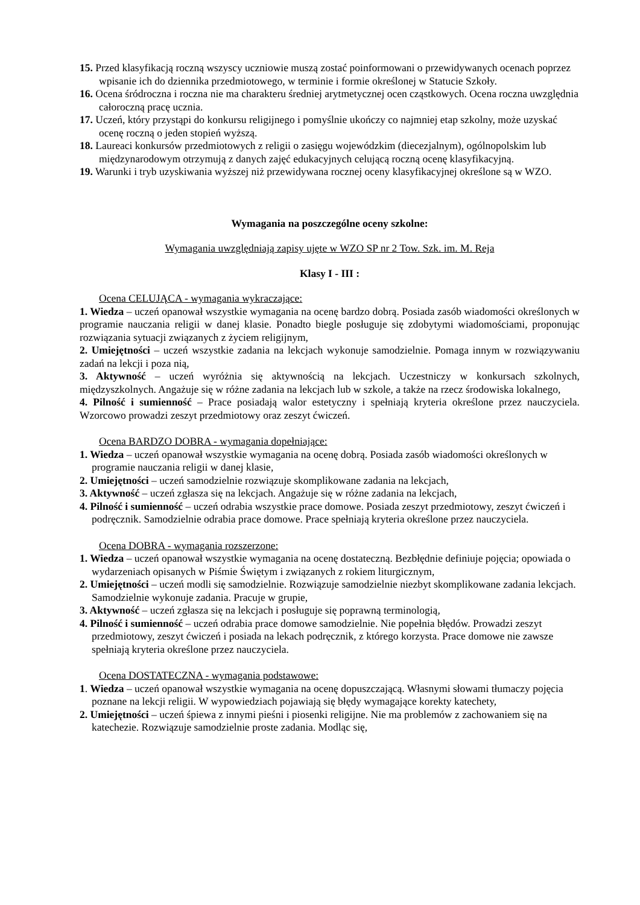15. Przed klasyfikacją roczną wszyscy uczniowie muszą zostać poinformowani o przewidywanych ocenach poprzez wpisanie ich do dziennika przedmiotowego, w terminie i formie określonej w Statucie Szkoły.
16. Ocena śródroczna i roczna nie ma charakteru średniej arytmetycznej ocen cząstkowych. Ocena roczna uwzględnia całoroczną pracę ucznia.
17. Uczeń, który przystąpi do konkursu religijnego i pomyślnie ukończy co najmniej etap szkolny, może uzyskać ocenę roczną o jeden stopień wyższą.
18. Laureaci konkursów przedmiotowych z religii o zasięgu wojewódzkim (diecezjalnym), ogólnopolskim lub międzynarodowym otrzymują z danych zajęć edukacyjnych celującą roczną ocenę klasyfikacyjną.
19. Warunki i tryb uzyskiwania wyższej niż przewidywana rocznej oceny klasyfikacyjnej określone są w WZO.
Wymagania na poszczególne oceny szkolne:
Wymagania uwzględniają zapisy ujęte w WZO SP nr 2 Tow. Szk. im. M. Reja
Klasy I - III :
Ocena CELUJĄCA - wymagania wykraczające:
1. Wiedza – uczeń opanował wszystkie wymagania na ocenę bardzo dobrą. Posiada zasób wiadomości określonych w programie nauczania religii w danej klasie. Ponadto biegle posługuje się zdobytymi wiadomościami, proponując rozwiązania sytuacji związanych z życiem religijnym,
2. Umiejętności – uczeń wszystkie zadania na lekcjach wykonuje samodzielnie. Pomaga innym w rozwiązywaniu zadań na lekcji i poza nią,
3. Aktywność – uczeń wyróżnia się aktywnością na lekcjach. Uczestniczy w konkursach szkolnych, międzyszkolnych. Angażuje się w różne zadania na lekcjach lub w szkole, a także na rzecz środowiska lokalnego,
4. Pilność i sumienność – Prace posiadają walor estetyczny i spełniają kryteria określone przez nauczyciela. Wzorcowo prowadzi zeszyt przedmiotowy oraz zeszyt ćwiczeń.
Ocena BARDZO DOBRA - wymagania dopełniające:
1. Wiedza – uczeń opanował wszystkie wymagania na ocenę dobrą. Posiada zasób wiadomości określonych w programie nauczania religii w danej klasie,
2. Umiejętności – uczeń samodzielnie rozwiązuje skomplikowane zadania na lekcjach,
3. Aktywność – uczeń zgłasza się na lekcjach. Angażuje się w różne zadania na lekcjach,
4. Pilność i sumienność – uczeń odrabia wszystkie prace domowe. Posiada zeszyt przedmiotowy, zeszyt ćwiczeń i podręcznik. Samodzielnie odrabia prace domowe. Prace spełniają kryteria określone przez nauczyciela.
Ocena DOBRA - wymagania rozszerzone:
1. Wiedza – uczeń opanował wszystkie wymagania na ocenę dostateczną. Bezbłędnie definiuje pojęcia; opowiada o wydarzeniach opisanych w Piśmie Świętym i związanych z rokiem liturgicznym,
2. Umiejętności – uczeń modli się samodzielnie. Rozwiązuje samodzielnie niezbyt skomplikowane zadania lekcjach. Samodzielnie wykonuje zadania. Pracuje w grupie,
3. Aktywność – uczeń zgłasza się na lekcjach i posługuje się poprawną terminologią,
4. Pilność i sumienność – uczeń odrabia prace domowe samodzielnie. Nie popełnia błędów. Prowadzi zeszyt przedmiotowy, zeszyt ćwiczeń i posiada na lekach podręcznik, z którego korzysta. Prace domowe nie zawsze spełniają kryteria określone przez nauczyciela.
Ocena DOSTATECZNA - wymagania podstawowe:
1. Wiedza – uczeń opanował wszystkie wymagania na ocenę dopuszczającą. Własnymi słowami tłumaczy pojęcia poznane na lekcji religii. W wypowiedziach pojawiają się błędy wymagające korekty katechety,
2. Umiejętności – uczeń śpiewa z innymi pieśni i piosenki religijne. Nie ma problemów z zachowaniem się na katechezie. Rozwiązuje samodzielnie proste zadania. Modląc się,